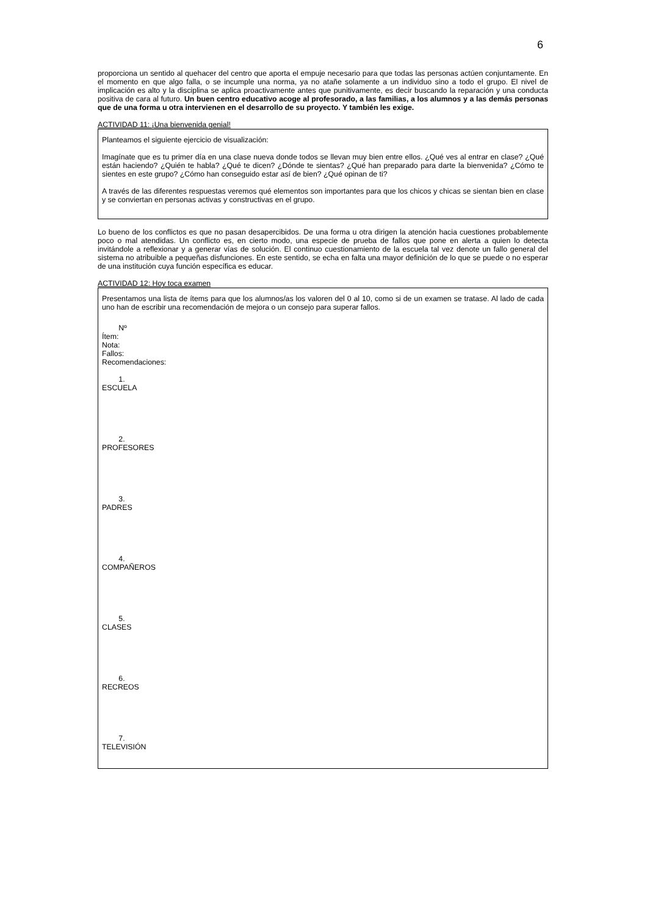6
proporciona un sentido al quehacer del centro que aporta el empuje necesario para que todas las personas actúen conjuntamente. En el momento en que algo falla, o se incumple una norma, ya no atañe solamente a un individuo sino a todo el grupo. El nivel de implicación es alto y la disciplina se aplica proactivamente antes que punitivamente, es decir buscando la reparación y una conducta positiva de cara al futuro. Un buen centro educativo acoge al profesorado, a las familias, a los alumnos y a las demás personas que de una forma u otra intervienen en el desarrollo de su proyecto. Y también les exige.
ACTIVIDAD 11: ¡Una bienvenida genial!
Planteamos el siguiente ejercicio de visualización:
Imagínate que es tu primer día en una clase nueva donde todos se llevan muy bien entre ellos. ¿Qué ves al entrar en clase? ¿Qué están haciendo? ¿Quién te habla? ¿Qué te dicen? ¿Dónde te sientas? ¿Qué han preparado para darte la bienvenida? ¿Cómo te sientes en este grupo? ¿Cómo han conseguido estar así de bien? ¿Qué opinan de ti?
A través de las diferentes respuestas veremos qué elementos son importantes para que los chicos y chicas se sientan bien en clase y se conviertan en personas activas y constructivas en el grupo.
Lo bueno de los conflictos es que no pasan desapercibidos. De una forma u otra dirigen la atención hacia cuestiones probablemente poco o mal atendidas. Un conflicto es, en cierto modo, una especie de prueba de fallos que pone en alerta a quien lo detecta invitándole a reflexionar y a generar vías de solución. El continuo cuestionamiento de la escuela tal vez denote un fallo general del sistema no atribuible a pequeñas disfunciones. En este sentido, se echa en falta una mayor definición de lo que se puede o no esperar de una institución cuya función específica es educar.
ACTIVIDAD 12: Hoy toca examen
Presentamos una lista de ítems para que los alumnos/as los valoren del 0 al 10, como si de un examen se tratase. Al lado de cada uno han de escribir una recomendación de mejora o un consejo para superar fallos.
Nº
Ítem:
Nota:
Fallos:
Recomendaciones:
1.
ESCUELA
2.
PROFESORES
3.
PADRES
4.
COMPAÑEROS
5.
CLASES
6.
RECREOS
7.
TELEVISIÓN